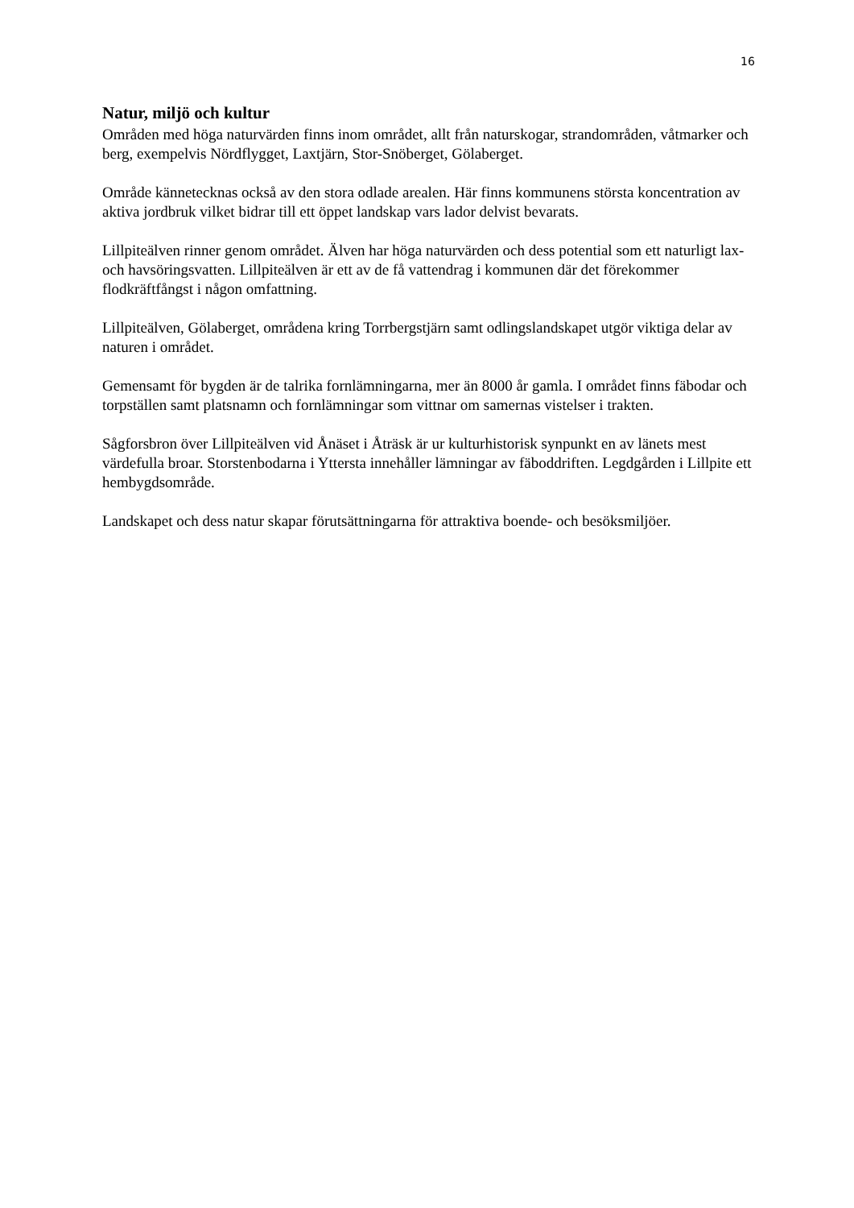16
Natur, miljö och kultur
Områden med höga naturvärden finns inom området, allt från naturskogar, strandområden, våtmarker och berg, exempelvis Nördflygget, Laxtjärn, Stor-Snöberget, Gölaberget.
Område kännetecknas också av den stora odlade arealen. Här finns kommunens största koncentration av aktiva jordbruk vilket bidrar till ett öppet landskap vars lador delvist bevarats.
Lillpiteälven rinner genom området. Älven har höga naturvärden och dess potential som ett naturligt lax- och havsöringsvatten. Lillpiteälven är ett av de få vattendrag i kommunen där det förekommer flodkräftfångst i någon omfattning.
Lillpiteälven, Gölaberget, områdena kring Torrbergstjärn samt odlingslandskapet utgör viktiga delar av naturen i området.
Gemensamt för bygden är de talrika fornlämningarna, mer än 8000 år gamla. I området finns fäbodar och torpställen samt platsnamn och fornlämningar som vittnar om samernas vistelser i trakten.
Sågforsbron över Lillpiteälven vid Ånäset i Åträsk är ur kulturhistorisk synpunkt en av länets mest värdefulla broar. Storstenbodarna i Yttersta innehåller lämningar av fäboddriften. Legdgården i Lillpite ett hembygdsområde.
Landskapet och dess natur skapar förutsättningarna för attraktiva boende- och besöksmiljöer.